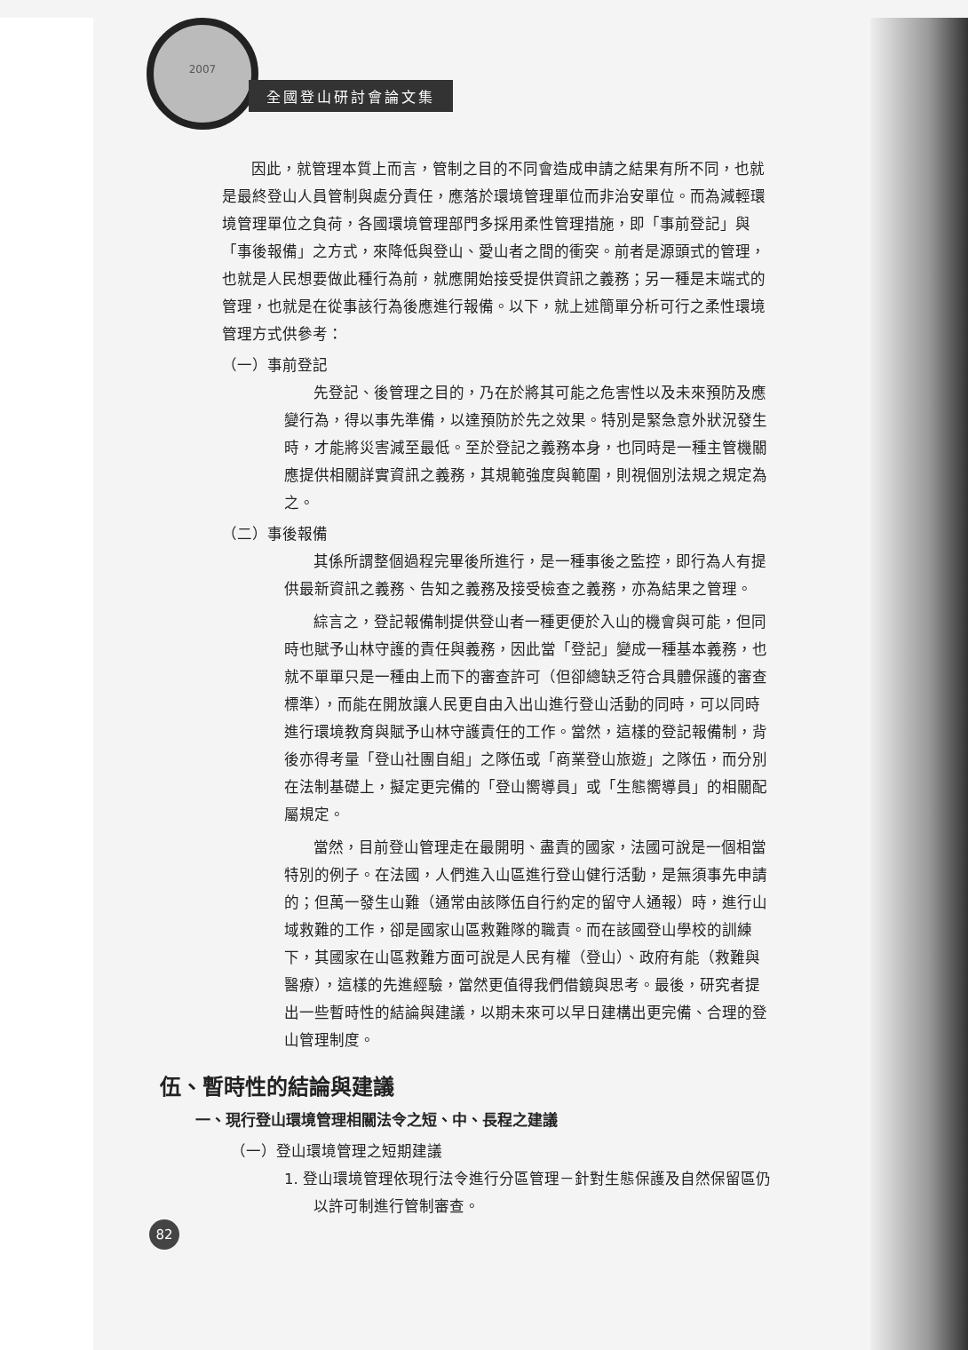2007
全國登山研討會論文集
因此，就管理本質上而言，管制之目的不同會造成申請之結果有所不同，也就是最終登山人員管制與處分責任，應落於環境管理單位而非治安單位。而為減輕環境管理單位之負荷，各國環境管理部門多採用柔性管理措施，即「事前登記」與「事後報備」之方式，來降低與登山、愛山者之間的衝突。前者是源頭式的管理，也就是人民想要做此種行為前，就應開始接受提供資訊之義務；另一種是末端式的管理，也就是在從事該行為後應進行報備。以下，就上述簡單分析可行之柔性環境管理方式供參考：
（一）事前登記
先登記、後管理之目的，乃在於將其可能之危害性以及未來預防及應變行為，得以事先準備，以達預防於先之效果。特別是緊急意外狀況發生時，才能將災害減至最低。至於登記之義務本身，也同時是一種主管機關應提供相關詳實資訊之義務，其規範強度與範圍，則視個別法規之規定為之。
（二）事後報備
其係所謂整個過程完畢後所進行，是一種事後之監控，即行為人有提供最新資訊之義務、告知之義務及接受檢查之義務，亦為結果之管理。
綜言之，登記報備制提供登山者一種更便於入山的機會與可能，但同時也賦予山林守護的責任與義務，因此當「登記」變成一種基本義務，也就不單單只是一種由上而下的審查許可（但卻總缺乏符合具體保護的審查標準），而能在開放讓人民更自由入出山進行登山活動的同時，可以同時進行環境教育與賦予山林守護責任的工作。當然，這樣的登記報備制，背後亦得考量「登山社團自組」之隊伍或「商業登山旅遊」之隊伍，而分別在法制基礎上，擬定更完備的「登山嚮導員」或「生態嚮導員」的相關配屬規定。
當然，目前登山管理走在最開明、盡責的國家，法國可說是一個相當特別的例子。在法國，人們進入山區進行登山健行活動，是無須事先申請的；但萬一發生山難（通常由該隊伍自行約定的留守人通報）時，進行山域救難的工作，卻是國家山區救難隊的職責。而在該國登山學校的訓練下，其國家在山區救難方面可說是人民有權（登山）、政府有能（救難與醫療），這樣的先進經驗，當然更值得我們借鏡與思考。最後，研究者提出一些暫時性的結論與建議，以期未來可以早日建構出更完備、合理的登山管理制度。
伍、暫時性的結論與建議
一、現行登山環境管理相關法令之短、中、長程之建議
（一）登山環境管理之短期建議
1. 登山環境管理依現行法令進行分區管理－針對生態保護及自然保留區仍以許可制進行管制審查。
82